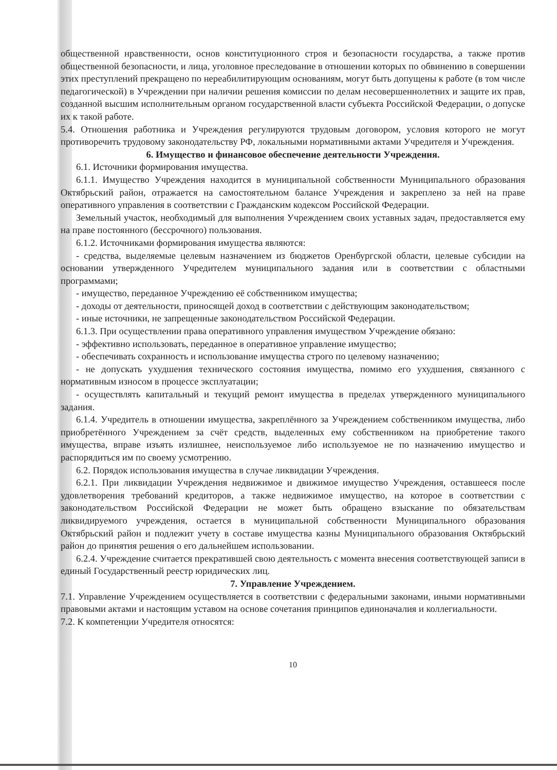общественной нравственности, основ конституционного строя и безопасности государства, а также против общественной безопасности, и лица, уголовное преследование в отношении которых по обвинению в совершении этих преступлений прекращено по нереабилитирующим основаниям, могут быть допущены к работе (в том числе педагогической) в Учреждении при наличии решения комиссии по делам несовершеннолетних и защите их прав, созданной высшим исполнительным органом государственной власти субъекта Российской Федерации, о допуске их к такой работе.
5.4. Отношения работника и Учреждения регулируются трудовым договором, условия которого не могут противоречить трудовому законодательству РФ, локальными нормативными актами Учредителя и Учреждения.
6. Имущество и финансовое обеспечение деятельности Учреждения.
6.1. Источники формирования имущества.
6.1.1. Имущество Учреждения находится в муниципальной собственности Муниципального образования Октябрьский район, отражается на самостоятельном балансе Учреждения и закреплено за ней на праве оперативного управления в соответствии с Гражданским кодексом Российской Федерации.
Земельный участок, необходимый для выполнения Учреждением своих уставных задач, предоставляется ему на праве постоянного (бессрочного) пользования.
6.1.2. Источниками формирования имущества являются:
- средства, выделяемые целевым назначением из бюджетов Оренбургской области, целевые субсидии на основании утвержденного Учредителем муниципального задания или в соответствии с областными программами;
- имущество, переданное Учреждению её собственником имущества;
- доходы от деятельности, приносящей доход в соответствии с действующим законодательством;
- иные источники, не запрещенные законодательством Российской Федерации.
6.1.3. При осуществлении права оперативного управления имуществом Учреждение обязано:
- эффективно использовать, переданное в оперативное управление имущество;
- обеспечивать сохранность и использование имущества строго по целевому назначению;
- не допускать ухудшения технического состояния имущества, помимо его ухудшения, связанного с нормативным износом в процессе эксплуатации;
- осуществлять капитальный и текущий ремонт имущества в пределах утвержденного муниципального задания.
6.1.4. Учредитель в отношении имущества, закреплённого за Учреждением собственником имущества, либо приобретённого Учреждением за счёт средств, выделенных ему собственником на приобретение такого имущества, вправе изъять излишнее, неиспользуемое либо используемое не по назначению имущество и распорядиться им по своему усмотрению.
6.2. Порядок использования имущества в случае ликвидации Учреждения.
6.2.1. При ликвидации Учреждения недвижимое и движимое имущество Учреждения, оставшееся после удовлетворения требований кредиторов, а также недвижимое имущество, на которое в соответствии с законодательством Российской Федерации не может быть обращено взыскание по обязательствам ликвидируемого учреждения, остается в муниципальной собственности Муниципального образования Октябрьский район и подлежит учету в составе имущества казны Муниципального образования Октябрьский район до принятия решения о его дальнейшем использовании.
6.2.4. Учреждение считается прекратившей свою деятельность с момента внесения соответствующей записи в единый Государственный реестр юридических лиц.
7. Управление Учреждением.
7.1. Управление Учреждением осуществляется в соответствии с федеральными законами, иными нормативными правовыми актами и настоящим уставом на основе сочетания принципов единоначалия и коллегиальности.
7.2. К компетенции Учредителя относятся:
10